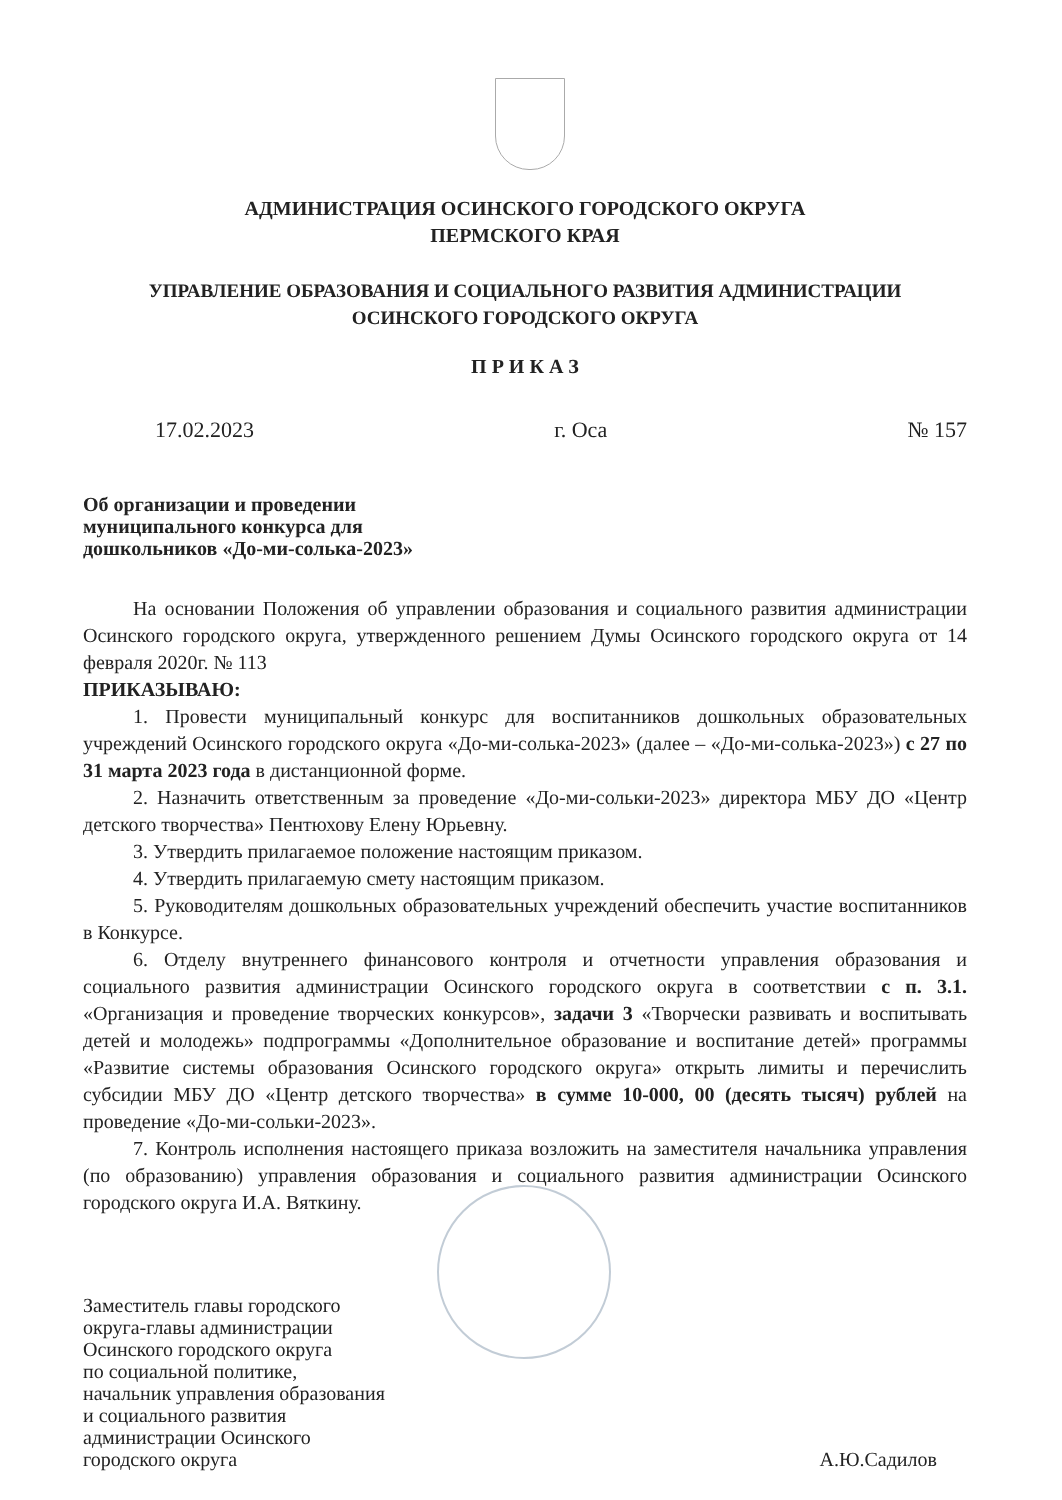АДМИНИСТРАЦИЯ ОСИНСКОГО ГОРОДСКОГО ОКРУГА
ПЕРМСКОГО КРАЯ
УПРАВЛЕНИЕ ОБРАЗОВАНИЯ И СОЦИАЛЬНОГО РАЗВИТИЯ АДМИНИСТРАЦИИ
ОСИНСКОГО ГОРОДСКОГО ОКРУГА
П Р И К А З
17.02.2023 г. Оса № 157
Об организации и проведении
муниципального конкурса для
дошкольников «До-ми-солька-2023»
На основании Положения об управлении образования и социального развития администрации Осинского городского округа, утвержденного решением Думы Осинского городского округа от 14 февраля 2020г. № 113
ПРИКАЗЫВАЮ:
1. Провести муниципальный конкурс для воспитанников дошкольных образовательных учреждений Осинского городского округа «До-ми-солька-2023» (далее – «До-ми-солька-2023») с 27 по 31 марта 2023 года в дистанционной форме.
2. Назначить ответственным за проведение «До-ми-сольки-2023» директора МБУ ДО «Центр детского творчества» Пентюхову Елену Юрьевну.
3. Утвердить прилагаемое положение настоящим приказом.
4. Утвердить прилагаемую смету настоящим приказом.
5. Руководителям дошкольных образовательных учреждений обеспечить участие воспитанников в Конкурсе.
6. Отделу внутреннего финансового контроля и отчетности управления образования и социального развития администрации Осинского городского округа в соответствии с п. 3.1. «Организация и проведение творческих конкурсов», задачи 3 «Творчески развивать и воспитывать детей и молодежь» подпрограммы «Дополнительное образование и воспитание детей» программы «Развитие системы образования Осинского городского округа» открыть лимиты и перечислить субсидии МБУ ДО «Центр детского творчества» в сумме 10-000, 00 (десять тысяч) рублей на проведение «До-ми-сольки-2023».
7. Контроль исполнения настоящего приказа возложить на заместителя начальника управления (по образованию) управления образования и социального развития администрации Осинского городского округа И.А. Вяткину.
Заместитель главы городского
округа-главы администрации
Осинского городского округа
по социальной политике,
начальник управления образования
и социального развития
администрации Осинского
городского округа
А.Ю.Садилов